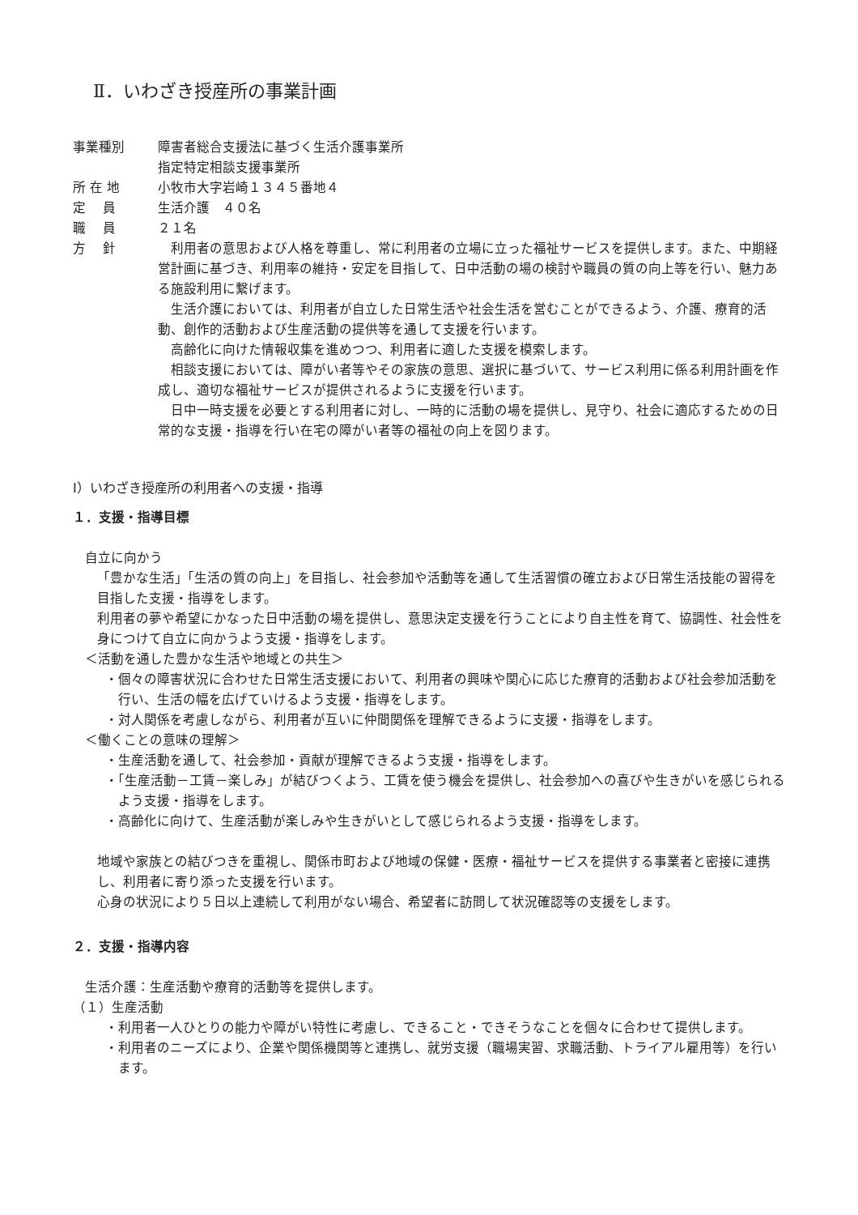Ⅱ．いわざき授産所の事業計画
事業種別 障害者総合支援法に基づく生活介護事業所
指定特定相談支援事業所
所 在 地 小牧市大字岩崎１３４５番地４
定　 員 生活介護　４０名
職　 員 ２１名
方　 針 利用者の意思および人格を尊重し、常に利用者の立場に立った福祉サービスを提供します。また、中期経営計画に基づき、利用率の維持・安定を目指して、日中活動の場の検討や職員の質の向上等を行い、魅力ある施設利用に繋げます。
生活介護においては、利用者が自立した日常生活や社会生活を営むことができるよう、介護、療育的活動、創作的活動および生産活動の提供等を通して支援を行います。
高齢化に向けた情報収集を進めつつ、利用者に適した支援を模索します。
相談支援においては、障がい者等やその家族の意思、選択に基づいて、サービス利用に係る利用計画を作成し、適切な福祉サービスが提供されるように支援を行います。
日中一時支援を必要とする利用者に対し、一時的に活動の場を提供し、見守り、社会に適応するための日常的な支援・指導を行い在宅の障がい者等の福祉の向上を図ります。
Ⅰ）いわざき授産所の利用者への支援・指導
１．支援・指導目標
自立に向かう
「豊かな生活」「生活の質の向上」を目指し、社会参加や活動等を通して生活習慣の確立および日常生活技能の習得を目指した支援・指導をします。
利用者の夢や希望にかなった日中活動の場を提供し、意思決定支援を行うことにより自主性を育て、協調性、社会性を身につけて自立に向かうよう支援・指導をします。
＜活動を通した豊かな生活や地域との共生＞
・個々の障害状況に合わせた日常生活支援において、利用者の興味や関心に応じた療育的活動および社会参加活動を行い、生活の幅を広げていけるよう支援・指導をします。
・対人関係を考慮しながら、利用者が互いに仲間関係を理解できるように支援・指導をします。
＜働くことの意味の理解＞
・生産活動を通して、社会参加・貢献が理解できるよう支援・指導をします。
・「生産活動－工賃－楽しみ」が結びつくよう、工賃を使う機会を提供し、社会参加への喜びや生きがいを感じられるよう支援・指導をします。
・高齢化に向けて、生産活動が楽しみや生きがいとして感じられるよう支援・指導をします。
地域や家族との結びつきを重視し、関係市町および地域の保健・医療・福祉サービスを提供する事業者と密接に連携し、利用者に寄り添った支援を行います。
心身の状況により５日以上連続して利用がない場合、希望者に訪問して状況確認等の支援をします。
２．支援・指導内容
生活介護：生産活動や療育的活動等を提供します。
（１）生産活動
・利用者一人ひとりの能力や障がい特性に考慮し、できること・できそうなことを個々に合わせて提供します。
・利用者のニーズにより、企業や関係機関等と連携し、就労支援（職場実習、求職活動、トライアル雇用等）を行います。